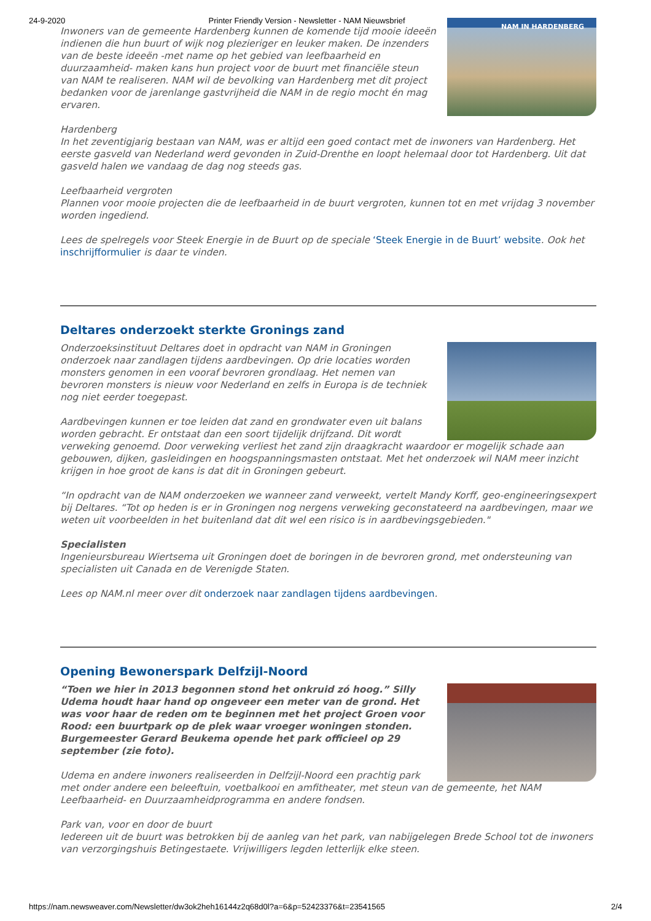24-9-2020 Printer Friendly Version - Newsletter - NAM Nieuwsbrief
NAM IN HARDENBERG
Inwoners van de gemeente Hardenberg kunnen de komende tijd mooie ideeën indienen die hun buurt of wijk nog plezieriger en leuker maken. De inzenders van de beste ideeën -met name op het gebied van leefbaarheid en duurzaamheid- maken kans hun project voor de buurt met financiële steun van NAM te realiseren. NAM wil de bevolking van Hardenberg met dit project bedanken voor de jarenlange gastvrijheid die NAM in de regio mocht én mag ervaren.
Hardenberg
In het zeventigjarig bestaan van NAM, was er altijd een goed contact met de inwoners van Hardenberg. Het eerste gasveld van Nederland werd gevonden in Zuid-Drenthe en loopt helemaal door tot Hardenberg. Uit dat gasveld halen we vandaag de dag nog steeds gas.
Leefbaarheid vergroten
Plannen voor mooie projecten die de leefbaarheid in de buurt vergroten, kunnen tot en met vrijdag 3 november worden ingediend.
Lees de spelregels voor Steek Energie in de Buurt op de speciale ‘Steek Energie in de Buurt’ website. Ook het inschrijfformulier is daar te vinden.
Deltares onderzoekt sterkte Gronings zand
Onderzoeksinstituut Deltares doet in opdracht van NAM in Groningen onderzoek naar zandlagen tijdens aardbevingen. Op drie locaties worden monsters genomen in een vooraf bevroren grondlaag. Het nemen van bevroren monsters is nieuw voor Nederland en zelfs in Europa is de techniek nog niet eerder toegepast.
Aardbevingen kunnen er toe leiden dat zand en grondwater even uit balans worden gebracht. Er ontstaat dan een soort tijdelijk drijfzand. Dit wordt verweking genoemd. Door verweking verliest het zand zijn draagkracht waardoor er mogelijk schade aan gebouwen, dijken, gasleidingen en hoogspanningsmasten ontstaat. Met het onderzoek wil NAM meer inzicht krijgen in hoe groot de kans is dat dit in Groningen gebeurt.
“In opdracht van de NAM onderzoeken we wanneer zand verweekt, vertelt Mandy Korff, geo-engineeringsexpert bij Deltares. “Tot op heden is er in Groningen nog nergens verweking geconstateerd na aardbevingen, maar we weten uit voorbeelden in het buitenland dat dit wel een risico is in aardbevingsgebieden."
Specialisten
Ingenieursbureau Wiertsema uit Groningen doet de boringen in de bevroren grond, met ondersteuning van specialisten uit Canada en de Verenigde Staten.
Lees op NAM.nl meer over dit onderzoek naar zandlagen tijdens aardbevingen.
Opening Bewonerspark Delfzijl-Noord
“Toen we hier in 2013 begonnen stond het onkruid zó hoog.” Silly Udema houdt haar hand op ongeveer een meter van de grond. Het was voor haar de reden om te beginnen met het project Groen voor Rood: een buurtpark op de plek waar vroeger woningen stonden. Burgemeester Gerard Beukema opende het park officieel op 29 september (zie foto).
Udema en andere inwoners realiseerden in Delfzijl-Noord een prachtig park met onder andere een beleeftuin, voetbalkooi en amfitheater, met steun van de gemeente, het NAM Leefbaarheid- en Duurzaamheidprogramma en andere fondsen.
Park van, voor en door de buurt
Iedereen uit de buurt was betrokken bij de aanleg van het park, van nabijgelegen Brede School tot de inwoners van verzorgingshuis Betingestaete. Vrijwilligers legden letterlijk elke steen.
https://nam.newsweaver.com/Newsletter/dw3ok2heh16144z2q68d0l?a=6&p=52423376&t=23541565 2/4